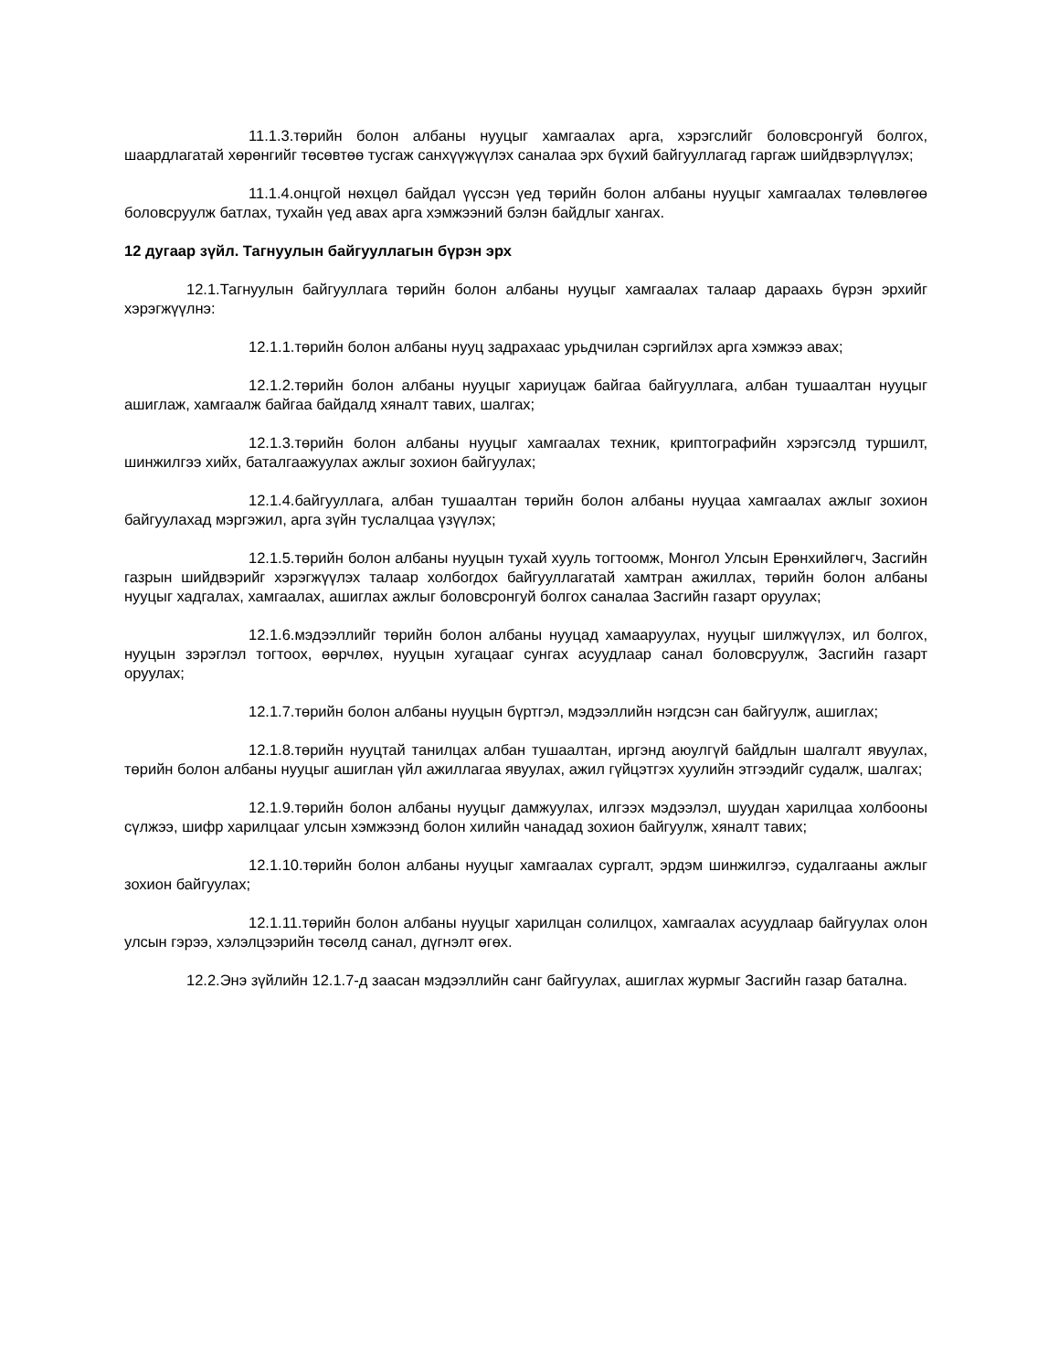11.1.3.төрийн болон албаны нууцыг хамгаалах арга, хэрэгслийг боловсронгуй болгох, шаардлагатай хөрөнгийг төсөвтөө тусгаж санхүүжүүлэх саналаа эрх бүхий байгууллагад гаргаж шийдвэрлүүлэх;
11.1.4.онцгой нөхцөл байдал үүссэн үед төрийн болон албаны нууцыг хамгаалах төлөвлөгөө боловсруулж батлах, тухайн үед авах арга хэмжээний бэлэн байдлыг хангах.
12 дугаар зүйл. Тагнуулын байгууллагын бүрэн эрх
12.1.Тагнуулын байгууллага төрийн болон албаны нууцыг хамгаалах талаар дараахь бүрэн эрхийг хэрэгжүүлнэ:
12.1.1.төрийн болон албаны нууц задрахаас урьдчилан сэргийлэх арга хэмжээ авах;
12.1.2.төрийн болон албаны нууцыг хариуцаж байгаа байгууллага, албан тушаалтан нууцыг ашиглаж, хамгаалж байгаа байдалд хяналт тавих, шалгах;
12.1.3.төрийн болон албаны нууцыг хамгаалах техник, криптографийн хэрэгсэлд туршилт, шинжилгээ хийх, баталгаажуулах ажлыг зохион байгуулах;
12.1.4.байгууллага, албан тушаалтан төрийн болон албаны нууцаа хамгаалах ажлыг зохион байгуулахад мэргэжил, арга зүйн туслалцаа үзүүлэх;
12.1.5.төрийн болон албаны нууцын тухай хууль тогтоомж, Монгол Улсын Ерөнхийлөгч, Засгийн газрын шийдвэрийг хэрэгжүүлэх талаар холбогдох байгууллагатай хамтран ажиллах, төрийн болон албаны нууцыг хадгалах, хамгаалах, ашиглах ажлыг боловсронгуй болгох саналаа Засгийн газарт оруулах;
12.1.6.мэдээллийг төрийн болон албаны нууцад хамааруулах, нууцыг шилжүүлэх, ил болгох, нууцын зэрэглэл тогтоох, өөрчлөх, нууцын хугацааг сунгах асуудлаар санал боловсруулж, Засгийн газарт оруулах;
12.1.7.төрийн болон албаны нууцын бүртгэл, мэдээллийн нэгдсэн сан байгуулж, ашиглах;
12.1.8.төрийн нууцтай танилцах албан тушаалтан, иргэнд аюулгүй байдлын шалгалт явуулах, төрийн болон албаны нууцыг ашиглан үйл ажиллагаа явуулах, ажил гүйцэтгэх хуулийн этгээдийг судалж, шалгах;
12.1.9.төрийн болон албаны нууцыг дамжуулах, илгээх мэдээлэл, шуудан харилцаа холбооны сүлжээ, шифр харилцааг улсын хэмжээнд болон хилийн чанадад зохион байгуулж, хяналт тавих;
12.1.10.төрийн болон албаны нууцыг хамгаалах сургалт, эрдэм шинжилгээ, судалгааны ажлыг зохион байгуулах;
12.1.11.төрийн болон албаны нууцыг харилцан солилцох, хамгаалах асуудлаар байгуулах олон улсын гэрээ, хэлэлцээрийн төсөлд санал, дүгнэлт өгөх.
12.2.Энэ зүйлийн 12.1.7-д заасан мэдээллийн санг байгуулах, ашиглах журмыг Засгийн газар батална.